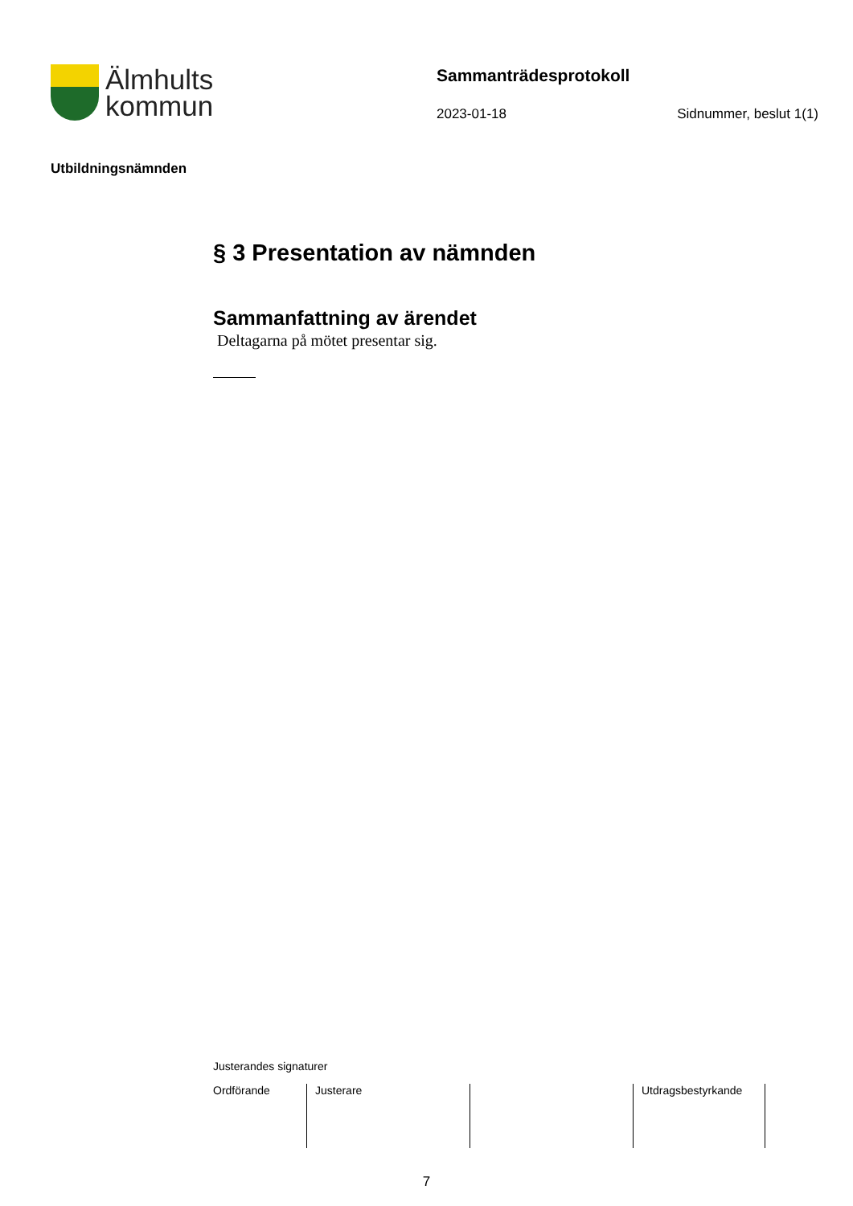Älmhults
kommun
Sammanträdesprotokoll
2023-01-18 Sidnummer, beslut 1(1)
Utbildningsnämnden
§ 3 Presentation av nämnden
Sammanfattning av ärendet
Deltagarna på mötet presentar sig.
Justerandes signaturer
| Ordförande | Justerare | | Utdragsbestyrkande |
7